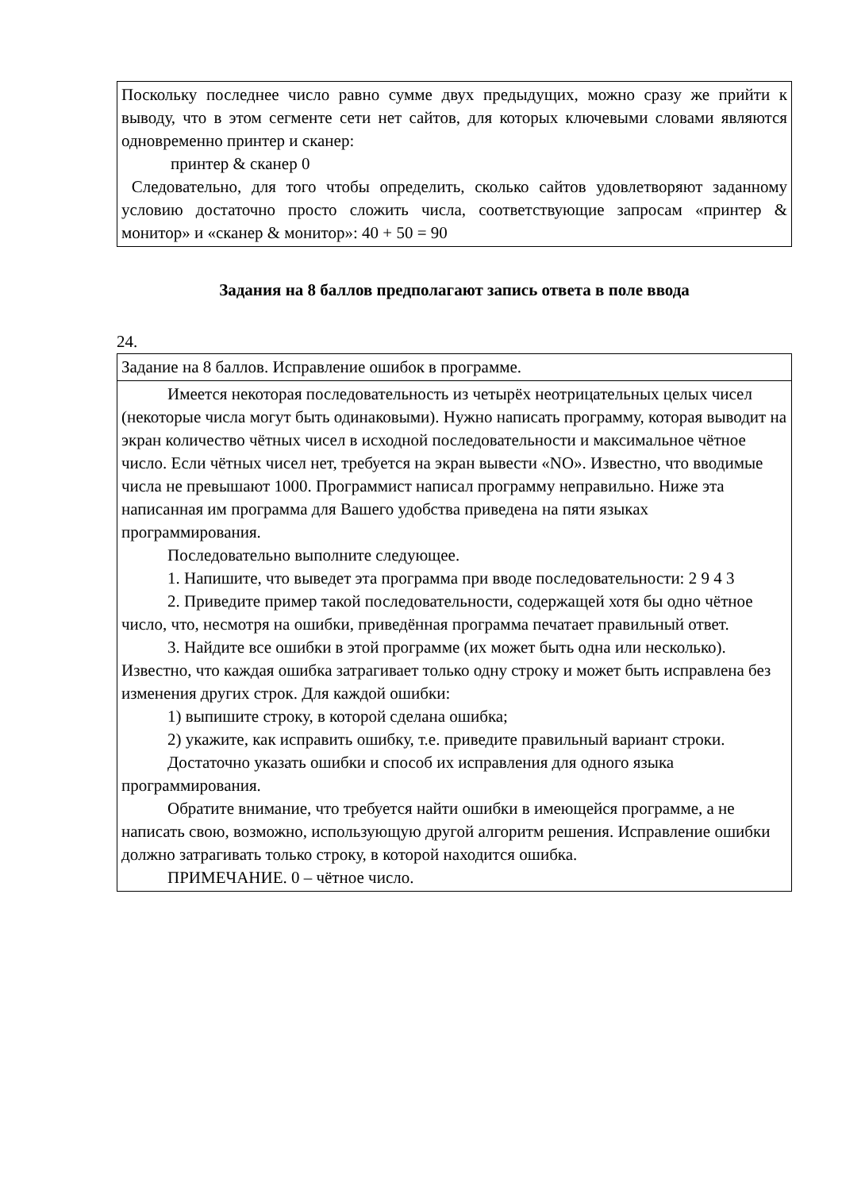| Поскольку последнее число равно сумме двух предыдущих, можно сразу же прийти к выводу, что в этом сегменте сети нет сайтов, для которых ключевыми словами являются одновременно принтер и сканер: принтер & сканер 0 Следовательно, для того чтобы определить, сколько сайтов удовлетворяют заданному условию достаточно просто сложить числа, соответствующие запросам «принтер & монитор» и «сканер & монитор»: 40 + 50 = 90 |
Задания на 8 баллов предполагают запись ответа в поле ввода
24.
| Задание на 8 баллов. Исправление ошибок в программе. |
| Имеется некоторая последовательность из четырёх неотрицательных целых чисел (некоторые числа могут быть одинаковыми). Нужно написать программу, которая выводит на экран количество чётных чисел в исходной последовательности и максимальное чётное число. Если чётных чисел нет, требуется на экран вывести «NO». Известно, что вводимые числа не превышают 1000. Программист написал программу неправильно. Ниже эта написанная им программа для Вашего удобства приведена на пяти языках программирования. Последовательно выполните следующее. 1. Напишите, что выведет эта программа при вводе последовательности: 2 9 4 3 2. Приведите пример такой последовательности, содержащей хотя бы одно чётное число, что, несмотря на ошибки, приведённая программа печатает правильный ответ. 3. Найдите все ошибки в этой программе (их может быть одна или несколько). Известно, что каждая ошибка затрагивает только одну строку и может быть исправлена без изменения других строк. Для каждой ошибки: 1) выпишите строку, в которой сделана ошибка; 2) укажите, как исправить ошибку, т.е. приведите правильный вариант строки. Достаточно указать ошибки и способ их исправления для одного языка программирования. Обратите внимание, что требуется найти ошибки в имеющейся программе, а не написать свою, возможно, использующую другой алгоритм решения. Исправление ошибки должно затрагивать только строку, в которой находится ошибка. ПРИМЕЧАНИЕ. 0 – чётное число. |